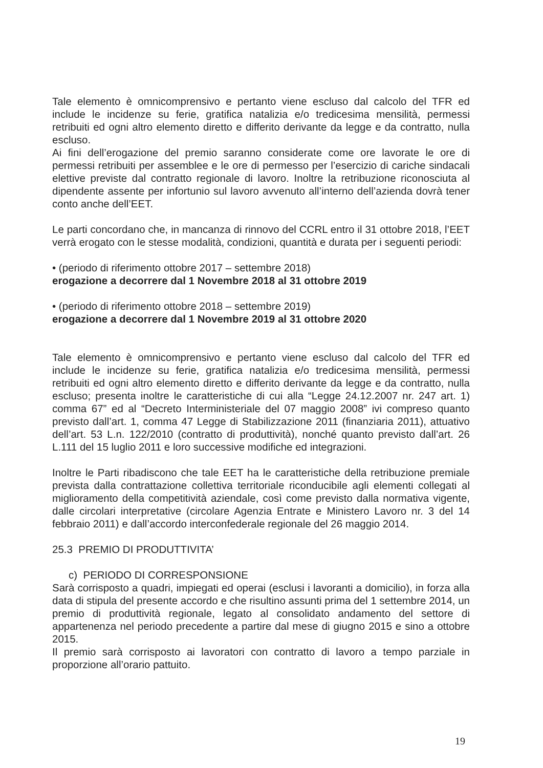Tale elemento è omnicomprensivo e pertanto viene escluso dal calcolo del TFR ed include le incidenze su ferie, gratifica natalizia e/o tredicesima mensilità, permessi retribuiti ed ogni altro elemento diretto e differito derivante da legge e da contratto, nulla escluso.
Ai fini dell’erogazione del premio saranno considerate come ore lavorate le ore di permessi retribuiti per assemblee e le ore di permesso per l’esercizio di cariche sindacali elettive previste dal contratto regionale di lavoro. Inoltre la retribuzione riconosciuta al dipendente assente per infortunio sul lavoro avvenuto all’interno dell’azienda dovrà tener conto anche dell’EET.
Le parti concordano che, in mancanza di rinnovo del CCRL entro il 31 ottobre 2018, l’EET verrà erogato con le stesse modalità, condizioni, quantità e durata per i seguenti periodi:
• (periodo di riferimento ottobre 2017 – settembre 2018)
erogazione a decorrere dal 1 Novembre 2018 al 31 ottobre 2019
• (periodo di riferimento ottobre 2018 – settembre 2019)
erogazione a decorrere dal 1 Novembre 2019 al 31 ottobre 2020
Tale elemento è omnicomprensivo e pertanto viene escluso dal calcolo del TFR ed include le incidenze su ferie, gratifica natalizia e/o tredicesima mensilità, permessi retribuiti ed ogni altro elemento diretto e differito derivante da legge e da contratto, nulla escluso; presenta inoltre le caratteristiche di cui alla “Legge 24.12.2007 nr. 247 art. 1) comma 67” ed al “Decreto Interministeriale del 07 maggio 2008” ivi compreso quanto previsto dall’art. 1, comma 47 Legge di Stabilizzazione 2011 (finanziaria 2011), attuativo dell’art. 53 L.n. 122/2010 (contratto di produttività), nonché quanto previsto dall’art. 26 L.111 del 15 luglio 2011 e loro successive modifiche ed integrazioni.
Inoltre le Parti ribadiscono che tale EET ha le caratteristiche della retribuzione premiale prevista dalla contrattazione collettiva territoriale riconducibile agli elementi collegati al miglioramento della competitività aziendale, così come previsto dalla normativa vigente, dalle circolari interpretative (circolare Agenzia Entrate e Ministero Lavoro nr. 3 del 14 febbraio 2011) e dall’accordo interconfederale regionale del 26 maggio 2014.
25.3 PREMIO DI PRODUTTIVITA’
c) PERIODO DI CORRESPONSIONE
Sarà corrisposto a quadri, impiegati ed operai (esclusi i lavoranti a domicilio), in forza alla data di stipula del presente accordo e che risultino assunti prima del 1 settembre 2014, un premio di produttività regionale, legato al consolidato andamento del settore di appartenenza nel periodo precedente a partire dal mese di giugno 2015 e sino a ottobre 2015.
Il premio sarà corrisposto ai lavoratori con contratto di lavoro a tempo parziale in proporzione all’orario pattuito.
19